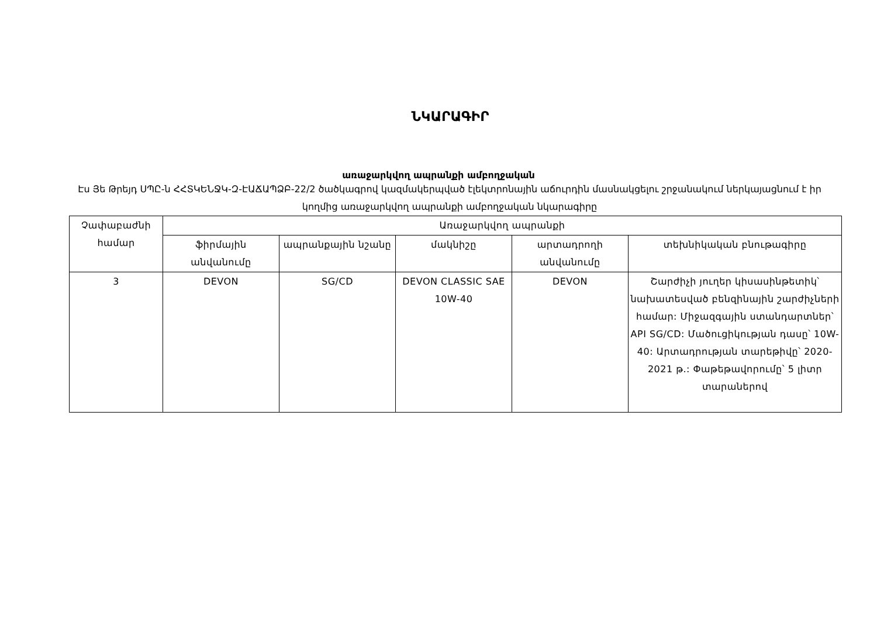ՆԿԱՐԱԳԻՐ
առաջարկվող ապրանքի ամբողջական
Էս Յե Թրեյդ ՍՊԸ-ն ՀՀՏԿԵՆՋԿ-Զ-ԷԱՃԱՊՁԲ-22/2 ծածկագրով կազմակերպված էլեկտրոնային աճուրդին մասնակցելու շրջանակում ներկայացնում է իր կողմից առաջարկվող ապրանքի ամբողջական նկարագիրը
| Չափաբաժնի համար | Առաջարկվող ապրանքի | | | | |
| --- | --- | --- | --- | --- | --- |
| | ֆիրմային անվանումը | ապրանքային նշանը | մակնիշը | արտադրողի անվանումը | տեխնիկական բնութագիրը |
| 3 | DEVON | SG/CD | DEVON CLASSIC SAE 10W-40 | DEVON | Շարժիչի յուղեր կիսասինթետիկ՝ նախատեսված բենզինային շարժիչների համար: Միջազգային ստանդարտներ՝ API SG/CD: Մածուցիկության դասը՝ 10W-40: Արտադրության տարեթիվը՝ 2020-2021 թ.: Փաթեթավորումը՝ 5 լիտր տարաներով |